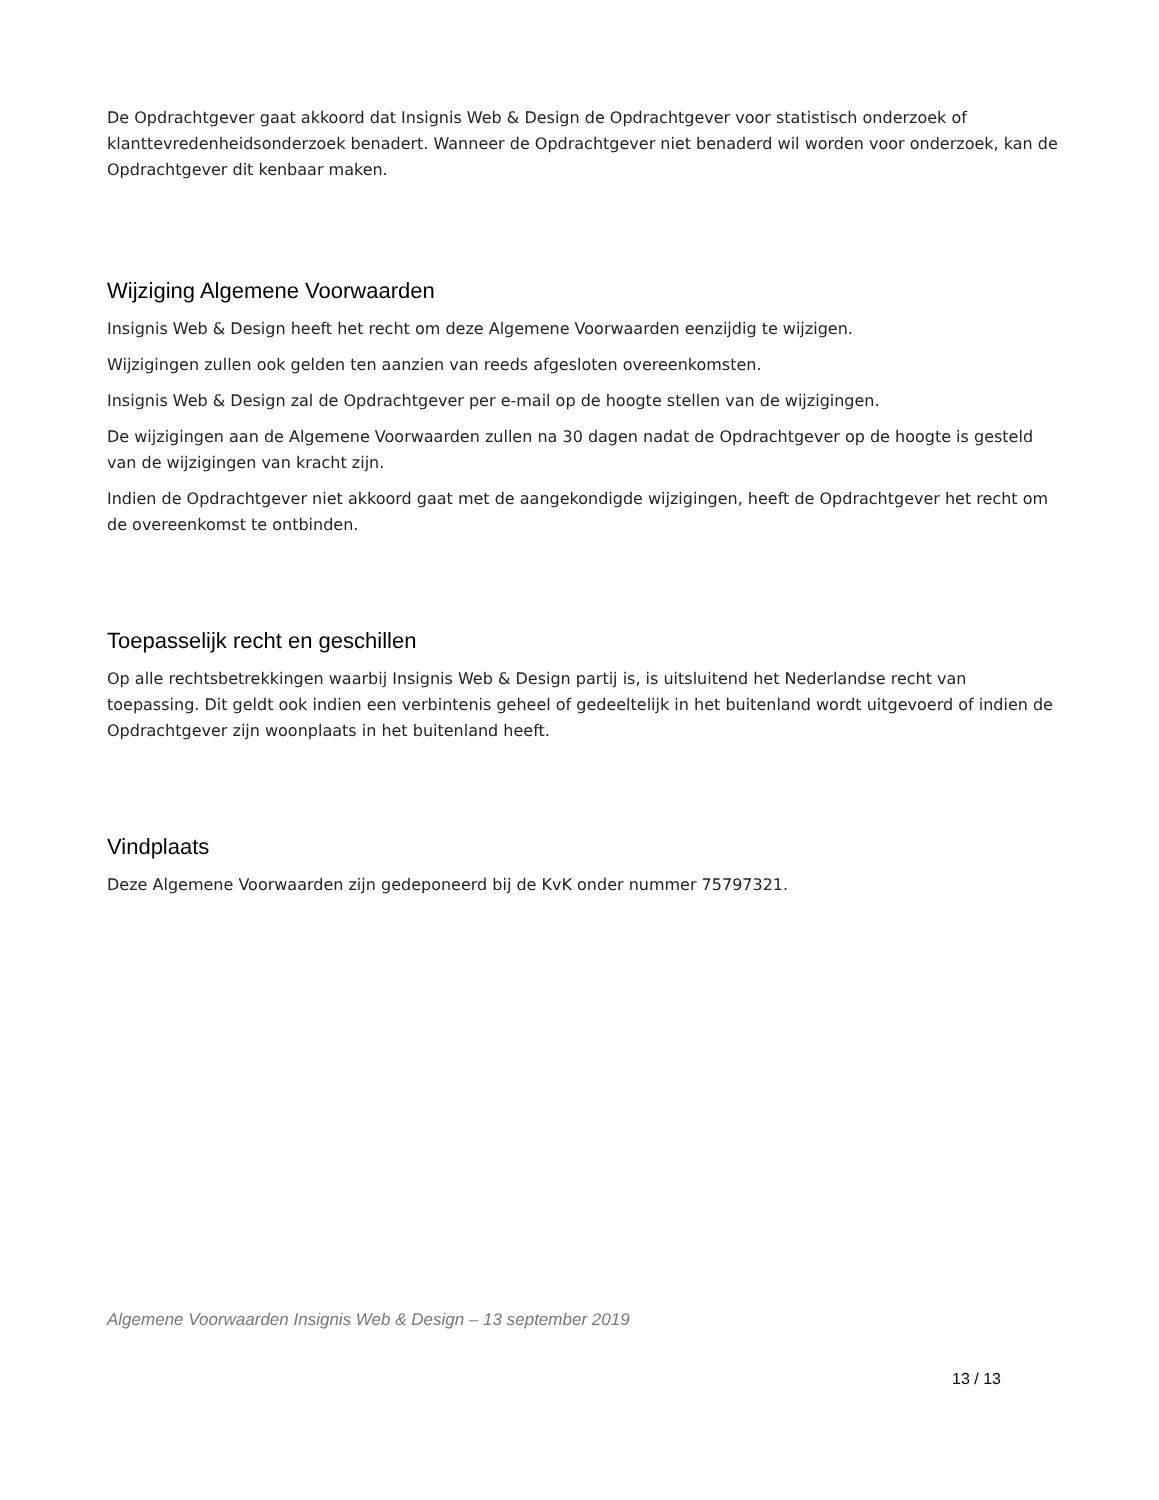De Opdrachtgever gaat akkoord dat Insignis Web & Design de Opdrachtgever voor statistisch onderzoek of klanttevredenheidsonderzoek benadert. Wanneer de Opdrachtgever niet benaderd wil worden voor onderzoek, kan de Opdrachtgever dit kenbaar maken.
Wijziging Algemene Voorwaarden
Insignis Web & Design heeft het recht om deze Algemene Voorwaarden eenzijdig te wijzigen.
Wijzigingen zullen ook gelden ten aanzien van reeds afgesloten overeenkomsten.
Insignis Web & Design zal de Opdrachtgever per e-mail op de hoogte stellen van de wijzigingen.
De wijzigingen aan de Algemene Voorwaarden zullen na 30 dagen nadat de Opdrachtgever op de hoogte is gesteld van de wijzigingen van kracht zijn.
Indien de Opdrachtgever niet akkoord gaat met de aangekondigde wijzigingen, heeft de Opdrachtgever het recht om de overeenkomst te ontbinden.
Toepasselijk recht en geschillen
Op alle rechtsbetrekkingen waarbij Insignis Web & Design partij is, is uitsluitend het Nederlandse recht van toepassing. Dit geldt ook indien een verbintenis geheel of gedeeltelijk in het buitenland wordt uitgevoerd of indien de Opdrachtgever zijn woonplaats in het buitenland heeft.
Vindplaats
Deze Algemene Voorwaarden zijn gedeponeerd bij de KvK onder nummer 75797321.
Algemene Voorwaarden Insignis Web & Design – 13 september 2019
13 / 13